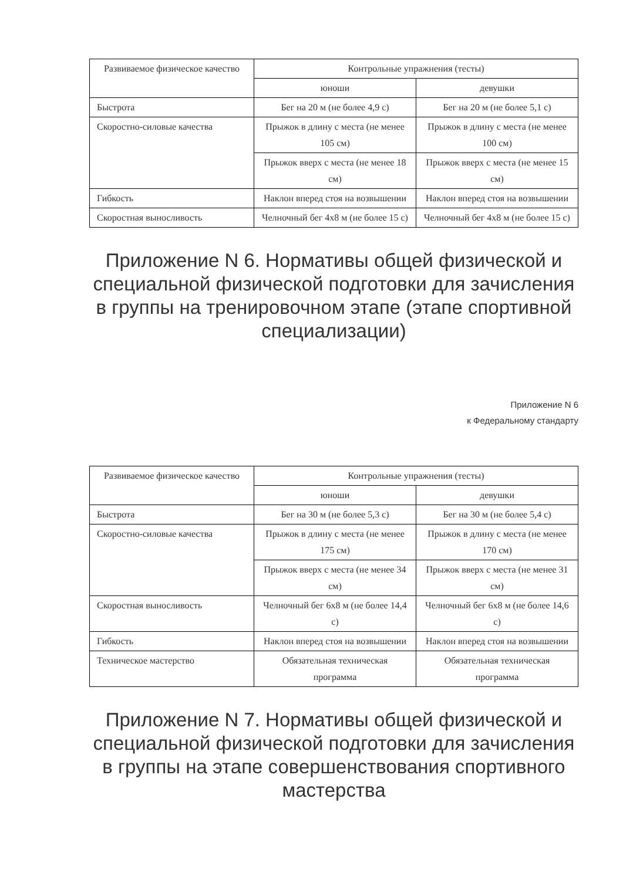| Развиваемое физическое качество | Контрольные упражнения (тесты) | |
| --- | --- | --- |
| | юноши | девушки |
| Быстрота | Бег на 20 м (не более 4,9 с) | Бег на 20 м (не более 5,1 с) |
| Скоростно-силовые качества | Прыжок в длину с места (не менее 105 см) | Прыжок в длину с места (не менее 100 см) |
| | Прыжок вверх с места (не менее 18 см) | Прыжок вверх с места (не менее 15 см) |
| Гибкость | Наклон вперед стоя на возвышении | Наклон вперед стоя на возвышении |
| Скоростная выносливость | Челночный бег 4x8 м (не более 15 с) | Челночный бег 4x8 м (не более 15 с) |
Приложение N 6. Нормативы общей физической и специальной физической подготовки для зачисления в группы на тренировочном этапе (этапе спортивной специализации)
Приложение N 6
к Федеральному стандарту
| Развиваемое физическое качество | Контрольные упражнения (тесты) | |
| --- | --- | --- |
| | юноши | девушки |
| Быстрота | Бег на 30 м (не более 5,3 с) | Бег на 30 м (не более 5,4 с) |
| Скоростно-силовые качества | Прыжок в длину с места (не менее 175 см) | Прыжок в длину с места (не менее 170 см) |
| | Прыжок вверх с места (не менее 34 см) | Прыжок вверх с места (не менее 31 см) |
| Скоростная выносливость | Челночный бег 6x8 м (не более 14,4 с) | Челночный бег 6x8 м (не более 14,6 с) |
| Гибкость | Наклон вперед стоя на возвышении | Наклон вперед стоя на возвышении |
| Техническое мастерство | Обязательная техническая программа | Обязательная техническая программа |
Приложение N 7. Нормативы общей физической и специальной физической подготовки для зачисления в группы на этапе совершенствования спортивного мастерства